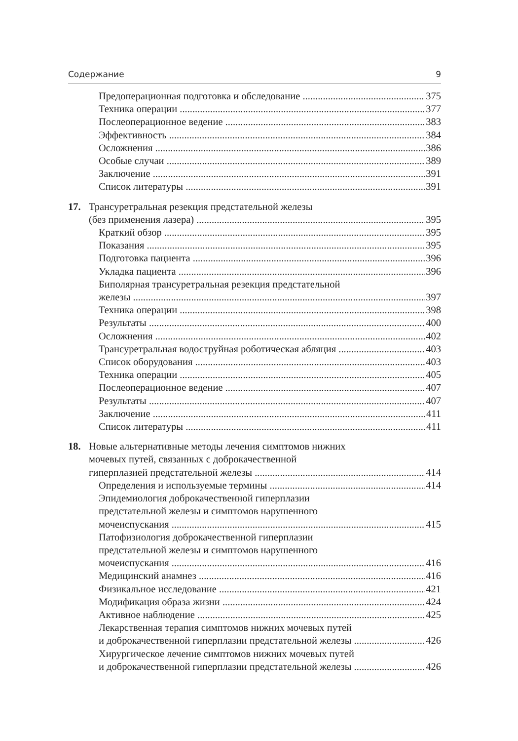Содержание 9
Предоперационная подготовка и обследование 375
Техника операции 377
Послеоперационное ведение 383
Эффективность 384
Осложнения 386
Особые случаи 389
Заключение 391
Список литературы 391
17. Трансуретральная резекция предстательной железы
(без применения лазера) 395
Краткий обзор 395
Показания 395
Подготовка пациента 396
Укладка пациента 396
Биполярная трансуретральная резекция предстательной
железы 397
Техника операции 398
Результаты 400
Осложнения 402
Трансуретральная водоструйная роботическая абляция 403
Список оборудования 403
Техника операции 405
Послеоперационное ведение 407
Результаты 407
Заключение 411
Список литературы 411
18. Новые альтернативные методы лечения симптомов нижних
мочевых путей, связанных с доброкачественной
гиперплазией предстательной железы 414
Определения и используемые термины 414
Эпидемиология доброкачественной гиперплазии
предстательной железы и симптомов нарушенного
мочеиспускания 415
Патофизиология доброкачественной гиперплазии
предстательной железы и симптомов нарушенного
мочеиспускания 416
Медицинский анамнез 416
Физикальное исследование 421
Модификация образа жизни 424
Активное наблюдение 425
Лекарственная терапия симптомов нижних мочевых путей
и доброкачественной гиперплазии предстательной железы 426
Хирургическое лечение симптомов нижних мочевых путей
и доброкачественной гиперплазии предстательной железы 426